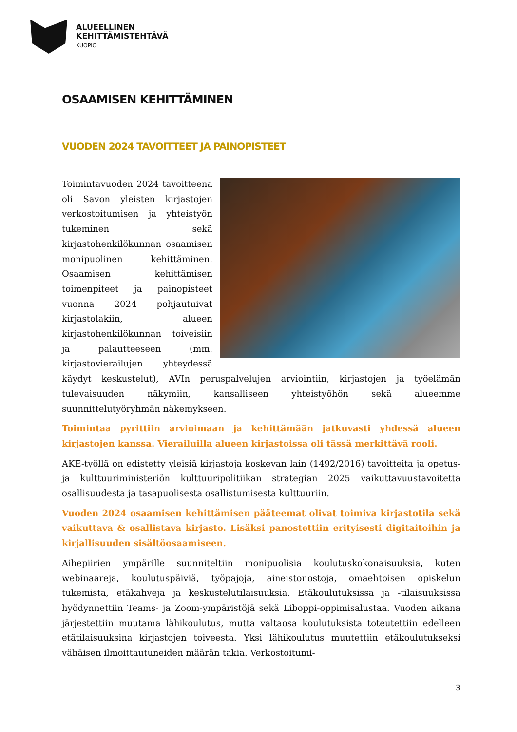ALUEELLINEN
KEHITTÄMISTEHTÄVÄ
KUOPIO
OSAAMISEN KEHITTÄMINEN
VUODEN 2024 TAVOITTEET JA PAINOPISTEET
Toimintavuoden 2024 tavoitteena oli Savon yleisten kirjastojen verkostoitumisen ja yhteistyön tukeminen sekä kirjastohenkilökunnan osaamisen monipuolinen kehittäminen. Osaamisen kehittämisen toimenpiteet ja painopisteet vuonna 2024 pohjautuivat kirjastolakiin, alueen kirjastohenkilökunnan toiveisiin ja palautteeseen (mm. kirjastovierailujen yhteydessä käydyt keskustelut), AVIn peruspalvelujen arviointiin, kirjastojen ja työelämän tulevaisuuden näkymiin, kansalliseen yhteistyöhön sekä alueemme suunnittelutyöryhmän näkemykseen.
Toimintaa pyrittiin arvioimaan ja kehittämään jatkuvasti yhdessä alueen kirjastojen kanssa. Vierailuilla alueen kirjastoissa oli tässä merkittävä rooli.
AKE-työllä on edistetty yleisiä kirjastoja koskevan lain (1492/2016) tavoitteita ja opetus- ja kulttuuriministeriön kulttuuripolitiikan strategian 2025 vaikuttavuustavoitetta osallisuudesta ja tasapuolisesta osallistumisesta kulttuuriin.
Vuoden 2024 osaamisen kehittämisen pääteemat olivat toimiva kirjastotila sekä vaikuttava & osallistava kirjasto. Lisäksi panostettiin erityisesti digitaitoihin ja kirjallisuuden sisältöosaamiseen.
Aihepiirien ympärille suunniteltiin monipuolisia koulutuskokonaisuuksia, kuten webinaareja, koulutuspäiviä, työpajoja, aineistonostoja, omaehtoisen opiskelun tukemista, etäkahveja ja keskustelutilaisuuksia. Etäkoulutuksissa ja -tilaisuuksissa hyödynnettiin Teams- ja Zoom-ympäristöjä sekä Liboppi-oppimisalustaa. Vuoden aikana järjestettiin muutama lähikoulutus, mutta valtaosa koulutuksista toteutettiin edelleen etätilaisuuksina kirjastojen toiveesta. Yksi lähikoulutus muutettiin etäkoulutukseksi vähäisen ilmoittautuneiden määrän takia. Verkostoitumi-
3